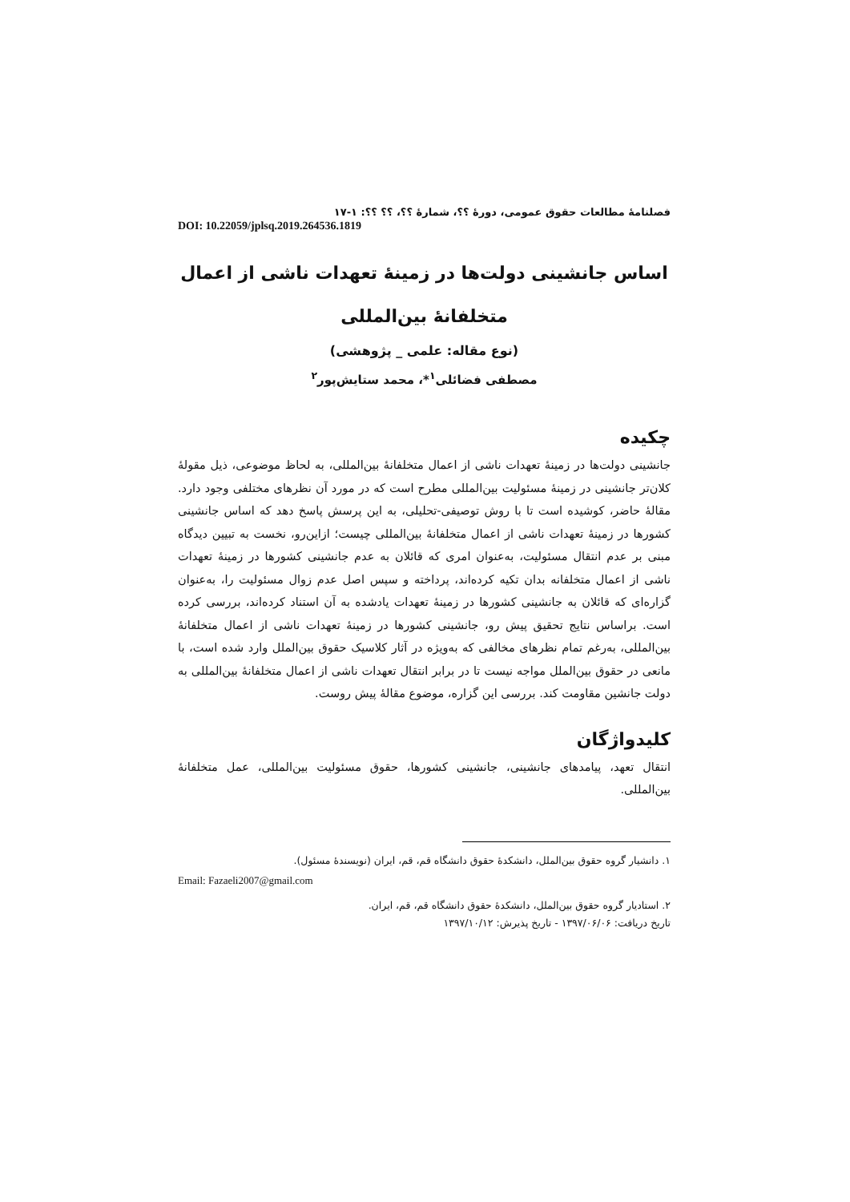فصلنامهٔ مطالعات حقوق عمومی، دورهٔ ؟؟، شمارهٔ ؟؟، ؟؟ ؟؟: ۱-۱۷
DOI: 10.22059/jplsq.2019.264536.1819
اساس جانشینی دولت‌ها در زمینهٔ تعهدات ناشی از اعمال
متخلفانهٔ بین‌المللی
(نوع مقاله: علمی _ پژوهشی)
مصطفی فضائلی<sup>۱</sup>*، محمد ستایش‌پور<sup>۲</sup>
چکیده
جانشینی دولت‌ها در زمینهٔ تعهدات ناشی از اعمال متخلفانهٔ بین‌المللی، به لحاظ موضوعی، ذیل مقولهٔ کلان‌تر جانشینی در زمینهٔ مسئولیت بین‌المللی مطرح است که در مورد آن نظرهای مختلفی وجود دارد. مقالهٔ حاضر، کوشیده است تا با روش توصیفی-تحلیلی، به این پرسش پاسخ دهد که اساس جانشینی کشورها در زمینهٔ تعهدات ناشی از اعمال متخلفانهٔ بین‌المللی چیست؛ ازاین‌رو، نخست به تبیین دیدگاه مبنی بر عدم انتقال مسئولیت، به‌عنوان امری که قائلان به عدم جانشینی کشورها در زمینهٔ تعهدات ناشی از اعمال متخلفانه بدان تکیه کرده‌اند، پرداخته و سپس اصل عدم زوال مسئولیت را، به‌عنوان گزاره‌ای که قائلان به جانشینی کشورها در زمینهٔ تعهدات یادشده به آن استناد کرده‌اند، بررسی کرده است. براساس نتایج تحقیق پیش رو، جانشینی کشورها در زمینهٔ تعهدات ناشی از اعمال متخلفانهٔ بین‌المللی، به‌رغم تمام نظرهای مخالفی که به‌ویژه در آثار کلاسیک حقوق بین‌الملل وارد شده است، با مانعی در حقوق بین‌الملل مواجه نیست تا در برابر انتقال تعهدات ناشی از اعمال متخلفانهٔ بین‌المللی به دولت جانشین مقاومت کند. بررسی این گزاره، موضوع مقالهٔ پیش روست.
کلیدواژگان
انتقال تعهد، پیامدهای جانشینی، جانشینی کشورها، حقوق مسئولیت بین‌المللی، عمل متخلفانهٔ بین‌المللی.
۱. دانشیار گروه حقوق بین‌الملل، دانشکدهٔ حقوق دانشگاه قم، قم، ایران (نویسندهٔ مسئول).
Email: Fazaeli2007@gmail.com
۲. استادیار گروه حقوق بین‌الملل، دانشکدهٔ حقوق دانشگاه قم، قم، ایران.
تاریخ دریافت: ۱۳۹۷/۰۶/۰۶ - تاریخ پذیرش: ۱۳۹۷/۱۰/۱۲